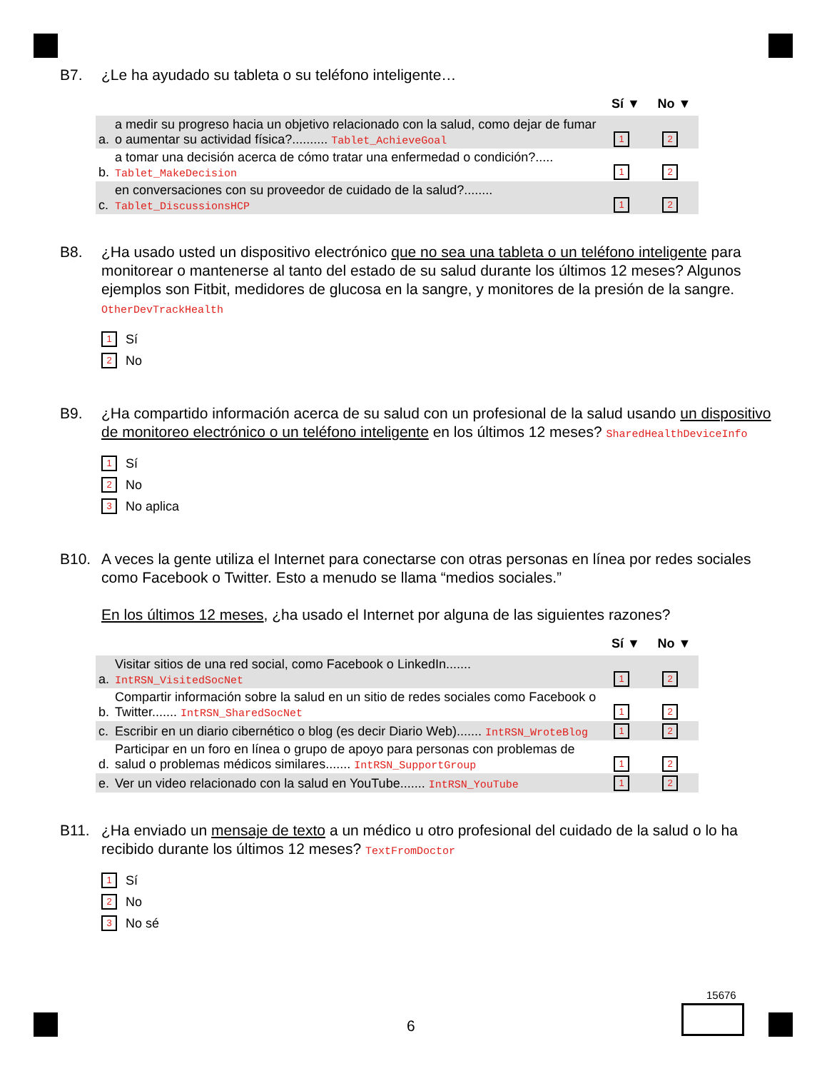B7. ¿Le ha ayudado su tableta o su teléfono inteligente…
| | | Sí ▼ | No ▼ |
| --- | --- | --- | --- |
| a. | a medir su progreso hacia un objetivo relacionado con la salud, como dejar de fumar o aumentar su actividad física?.......... Tablet_AchieveGoal | 1 | 2 |
| b. | a tomar una decisión acerca de cómo tratar una enfermedad o condición?..... Tablet_MakeDecision | 1 | 2 |
| c. | en conversaciones con su proveedor de cuidado de la salud?........ Tablet_DiscussionsHCP | 1 | 2 |
B8. ¿Ha usado usted un dispositivo electrónico que no sea una tableta o un teléfono inteligente para monitorear o mantenerse al tanto del estado de su salud durante los últimos 12 meses? Algunos ejemplos son Fitbit, medidores de glucosa en la sangre, y monitores de la presión de la sangre. OtherDevTrackHealth
1 Sí
2 No
B9. ¿Ha compartido información acerca de su salud con un profesional de la salud usando un dispositivo de monitoreo electrónico o un teléfono inteligente en los últimos 12 meses? SharedHealthDeviceInfo
1 Sí
2 No
3 No aplica
B10. A veces la gente utiliza el Internet para conectarse con otras personas en línea por redes sociales como Facebook o Twitter. Esto a menudo se llama “medios sociales.”
En los últimos 12 meses, ¿ha usado el Internet por alguna de las siguientes razones?
| | | Sí ▼ | No ▼ |
| --- | --- | --- | --- |
| a. | Visitar sitios de una red social, como Facebook o LinkedIn....... IntRSN_VisitedSocNet | 1 | 2 |
| b. | Compartir información sobre la salud en un sitio de redes sociales como Facebook o Twitter....... IntRSN_SharedSocNet | 1 | 2 |
| c. | Escribir en un diario cibernético o blog (es decir Diario Web)....... IntRSN_WroteBlog | 1 | 2 |
| d. | Participar en un foro en línea o grupo de apoyo para personas con problemas de salud o problemas médicos similares....... IntRSN_SupportGroup | 1 | 2 |
| e. | Ver un video relacionado con la salud en YouTube....... IntRSN_YouTube | 1 | 2 |
B11. ¿Ha enviado un mensaje de texto a un médico u otro profesional del cuidado de la salud o lo ha recibido durante los últimos 12 meses? TextFromDoctor
1 Sí
2 No
3 No sé
15676
6